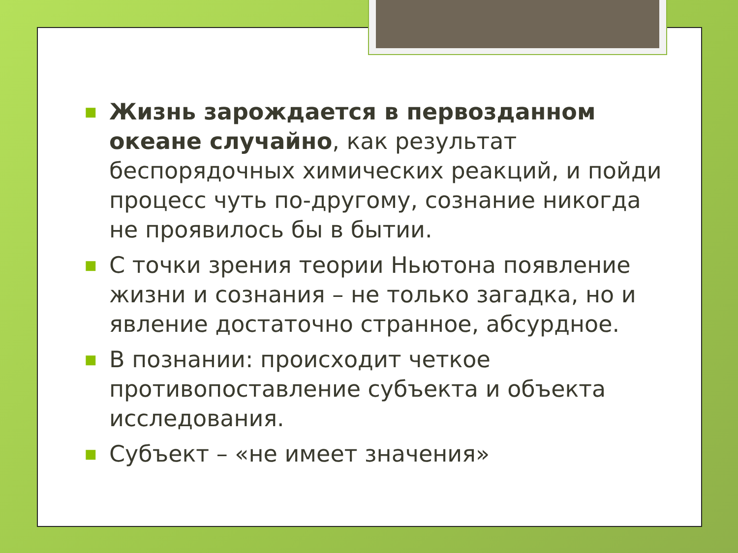■ Жизнь зарождается в первозданном океане случайно, как результат беспорядочных химических реакций, и пойди процесс чуть по-другому, сознание никогда не проявилось бы в бытии.
■ С точки зрения теории Ньютона появление жизни и сознания – не только загадка, но и явление достаточно странное, абсурдное.
■ В познании: происходит четкое противопоставление субъекта и объекта исследования.
■ Субъект – «не имеет значения»